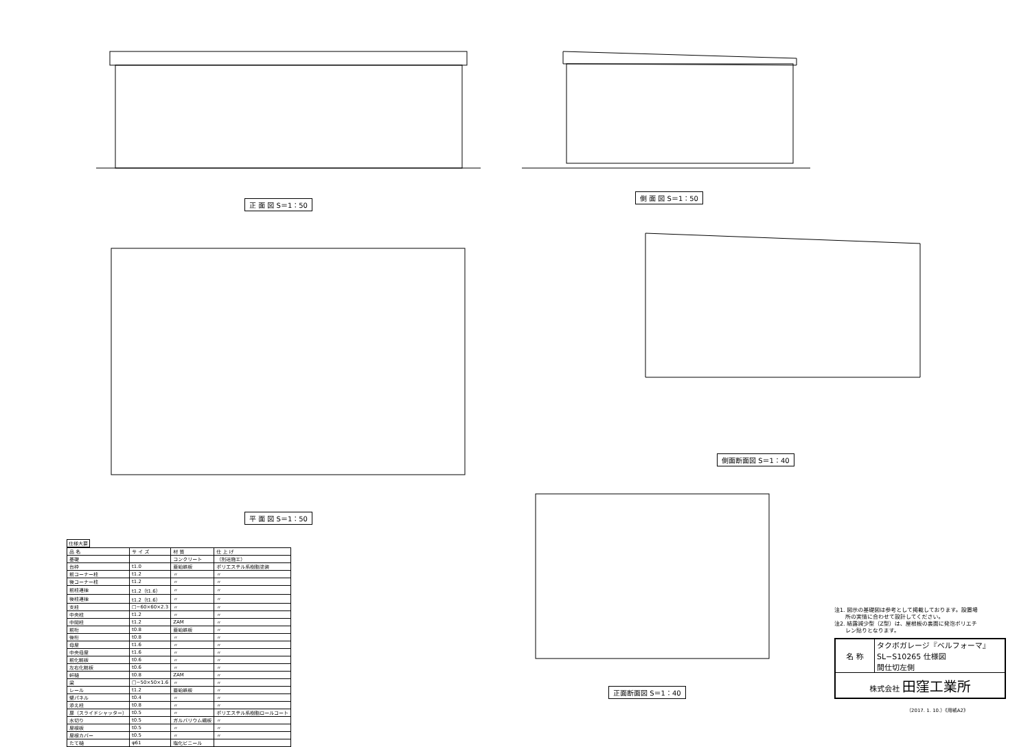正 面 図 S＝1：50
側 面 図 S＝1：50
平 面 図 S＝1：50
側面断面図 S＝1：40
正面断面図 S＝1：40
仕様大要
| 品 名 | サ イ ズ | 材 質 | 仕 上 げ |
| --- | --- | --- | --- |
| 基礎 | | コンクリート | （別途施工） |
| 台枠 | t1.0 | 亜鉛鉄板 | ポリエステル系樹脂塗装 |
| 前コーナー柱 | t1.2 | 〃 | 〃 |
| 後コーナー柱 | t1.2 | 〃 | 〃 |
| 前柱連棟 | t1.2（t1.6） | 〃 | 〃 |
| 後柱連棟 | t1.2（t1.6） | 〃 | 〃 |
| 支柱 | □−60×60×2.3 | 〃 | 〃 |
| 中央柱 | t1.2 | 〃 | 〃 |
| 中間柱 | t1.2 | ZAM | 〃 |
| 前桁 | t0.8 | 亜鉛鉄板 | 〃 |
| 後桁 | t0.8 | 〃 | 〃 |
| 母屋 | t1.6 | 〃 | 〃 |
| 中央母屋 | t1.6 | 〃 | 〃 |
| 前化粧板 | t0.6 | 〃 | 〃 |
| 左右化粧板 | t0.6 | 〃 | 〃 |
| 軒樋 | t0.8 | ZAM | 〃 |
| 梁 | □−50×50×1.6 | 〃 | 〃 |
| レール | t1.2 | 亜鉛鉄板 | 〃 |
| 壁パネル | t0.4 | 〃 | 〃 |
| 添え柱 | t0.8 | 〃 | 〃 |
| 扉（スライドシャッター） | t0.5 | 〃 | ポリエステル系樹脂ロールコート |
| 水切り | t0.5 | ガルバリウム鋼板 | 〃 |
| 屋根板 | t0.5 | 〃 | 〃 |
| 屋根カバー | t0.5 | 〃 | 〃 |
| たて樋 | φ61 | 塩化ビニール | |
注1. 図示の基礎図は参考として掲載しております。設置場
　　所の実情に合わせて設計してください。
注2. 結露減少型（Z型）は、屋根板の裏面に発泡ポリエチ
　　レン貼りとなります。
| 名 称 | タクボガレージ『ベルフォーマ』 SL−S10265 仕様図 間仕切左側 |
| 株式会社 田窪工業所 | |
（2017. 1. 10.）《用紙A2》